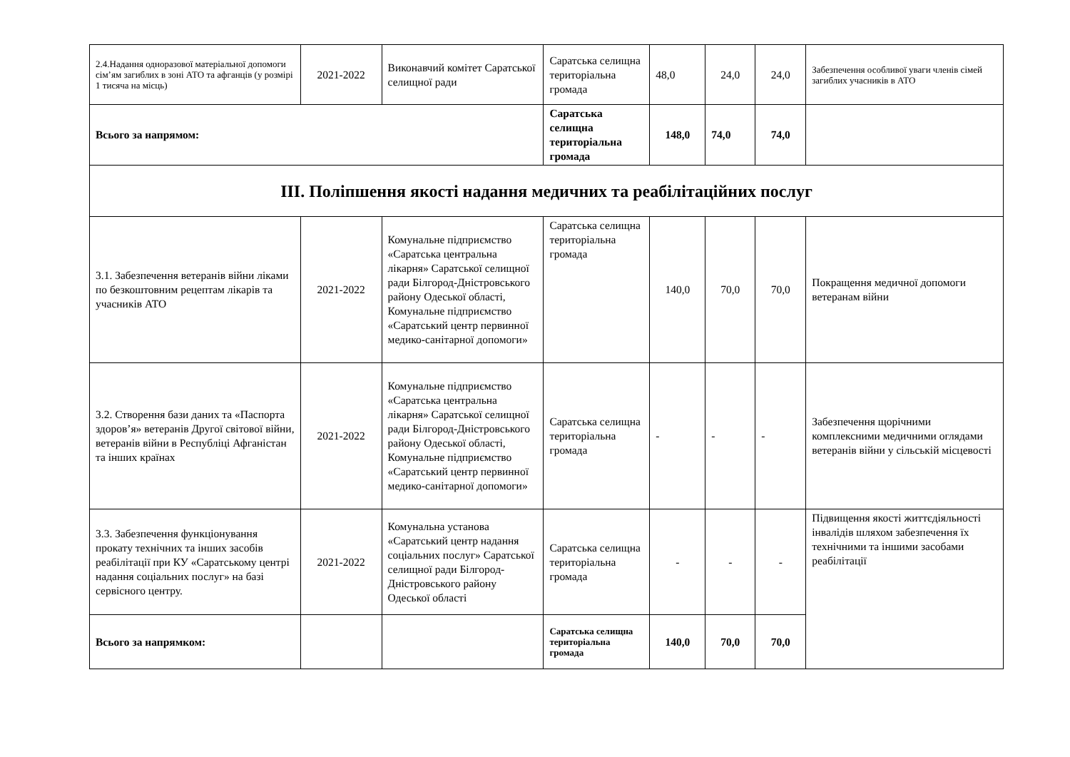| 2.4.Надання одноразової матеріальної допомоги сім’ям загиблих в зоні АТО та афганців (у розмірі 1 тисяча на місць) | 2021-2022 | Виконавчий комітет Саратської селищної ради | Саратська селищна територіальна громада | 48,0 | 24,0 | 24,0 | Забезпечення особливої уваги членів сімей загиблих учасників в АТО |
| Всього за напрямом: | | | Саратська селищна територіальна громада | 148,0 | 74,0 | 74,0 | |
| ІІІ. Поліпшення якості надання медичних та реабілітаційних послуг | | | | | | | |
| 3.1. Забезпечення ветеранів війни ліками по безкоштовним рецептам лікарів та учасників АТО | 2021-2022 | Комунальне підприємство «Саратська центральна лікарня» Саратської селищної ради Білгород-Дністровського району Одеської області, Комунальне підприємство «Саратський центр первинної медико-санітарної допомоги» | Саратська селищна територіальна громада | 140,0 | 70,0 | 70,0 | Покращення медичної допомоги ветеранам війни |
| 3.2. Створення бази даних та «Паспорта здоров’я» ветеранів Другої світової війни, ветеранів війни в Республіці Афганістан та інших країнах | 2021-2022 | Комунальне підприємство «Саратська центральна лікарня» Саратської селищної ради Білгород-Дністровського району Одеської області, Комунальне підприємство «Саратський центр первинної медико-санітарної допомоги» | Саратська селищна територіальна громада | - | - | - | Забезпечення щорічними комплексними медичними оглядами ветеранів війни у сільській місцевості |
| 3.3. Забезпечення функціонування прокату технічних та інших засобів реабілітації при КУ «Саратському центрі надання соціальних послуг» на базі сервісного центру. | 2021-2022 | Комунальна установа «Саратський центр надання соціальних послуг» Саратської селищної ради Білгород-Дністровського району Одеської області | Саратська селищна територіальна громада | - | - | - | Підвищення якості життєдіяльності інвалідів шляхом забезпечення їх технічними та іншими засобами реабілітації |
| Всього за напрямком: | | | Саратська селищна територіальна громада | 140,0 | 70,0 | 70,0 | |